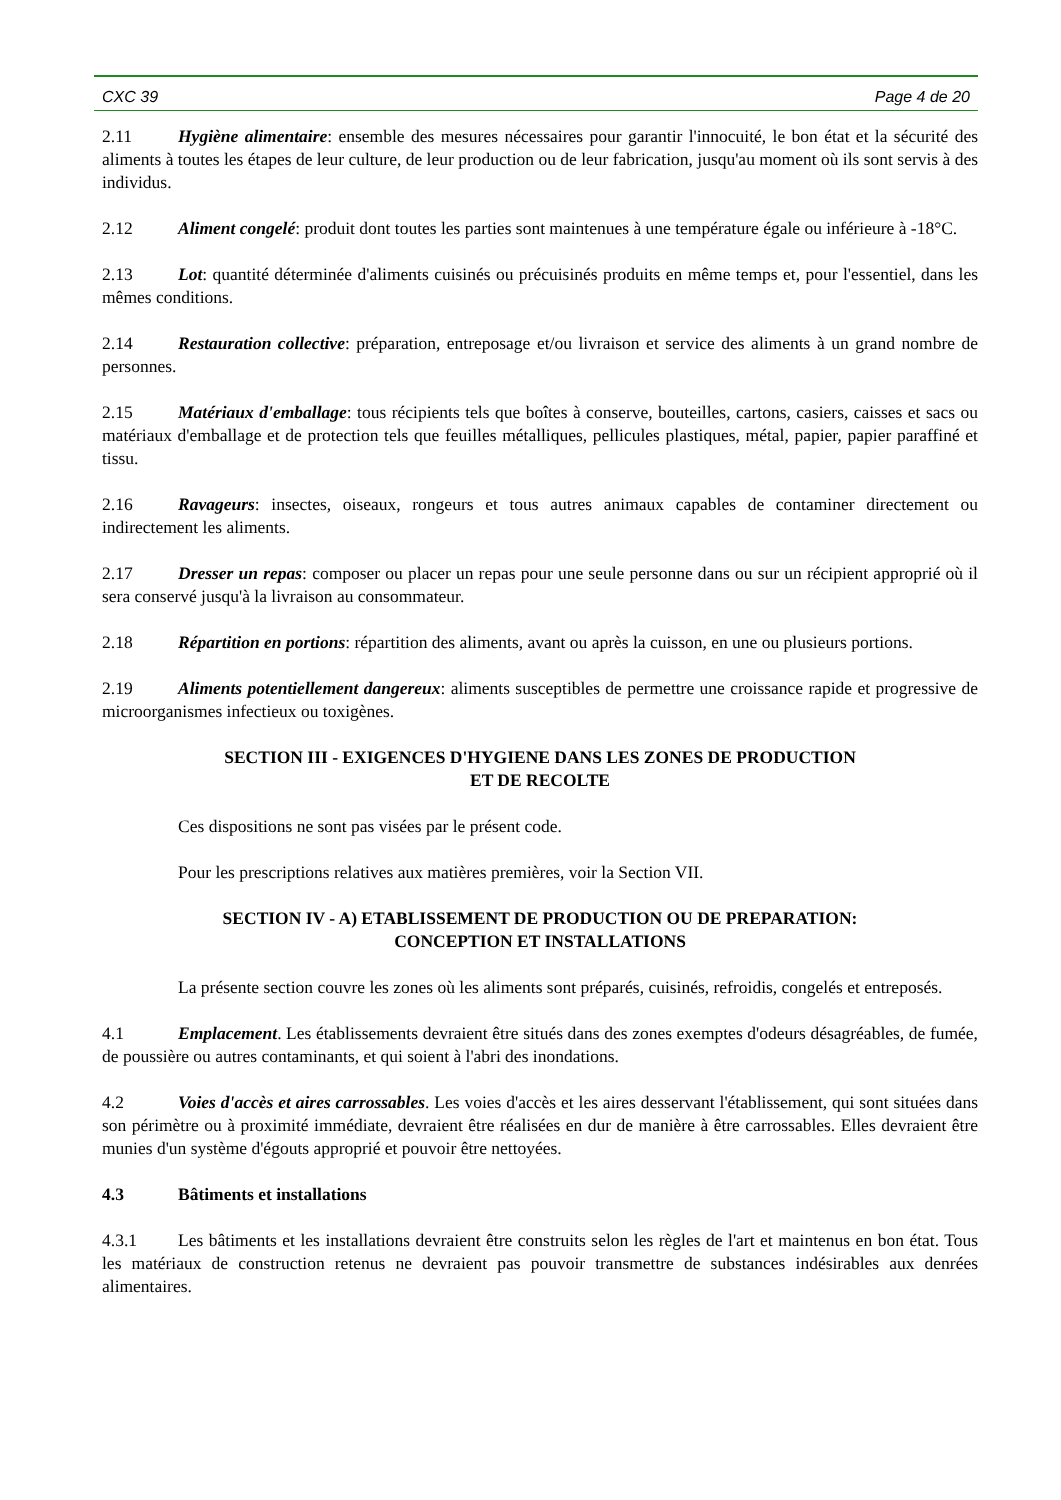CXC 39 Page 4 de 20
2.11 Hygiène alimentaire: ensemble des mesures nécessaires pour garantir l'innocuité, le bon état et la sécurité des aliments à toutes les étapes de leur culture, de leur production ou de leur fabrication, jusqu'au moment où ils sont servis à des individus.
2.12 Aliment congelé: produit dont toutes les parties sont maintenues à une température égale ou inférieure à -18°C.
2.13 Lot: quantité déterminée d'aliments cuisinés ou précuisinés produits en même temps et, pour l'essentiel, dans les mêmes conditions.
2.14 Restauration collective: préparation, entreposage et/ou livraison et service des aliments à un grand nombre de personnes.
2.15 Matériaux d'emballage: tous récipients tels que boîtes à conserve, bouteilles, cartons, casiers, caisses et sacs ou matériaux d'emballage et de protection tels que feuilles métalliques, pellicules plastiques, métal, papier, papier paraffiné et tissu.
2.16 Ravageurs: insectes, oiseaux, rongeurs et tous autres animaux capables de contaminer directement ou indirectement les aliments.
2.17 Dresser un repas: composer ou placer un repas pour une seule personne dans ou sur un récipient approprié où il sera conservé jusqu'à la livraison au consommateur.
2.18 Répartition en portions: répartition des aliments, avant ou après la cuisson, en une ou plusieurs portions.
2.19 Aliments potentiellement dangereux: aliments susceptibles de permettre une croissance rapide et progressive de microorganismes infectieux ou toxigènes.
SECTION III - EXIGENCES D'HYGIENE DANS LES ZONES DE PRODUCTION
ET DE RECOLTE
Ces dispositions ne sont pas visées par le présent code.
Pour les prescriptions relatives aux matières premières, voir la Section VII.
SECTION IV - A) ETABLISSEMENT DE PRODUCTION OU DE PREPARATION:
CONCEPTION ET INSTALLATIONS
La présente section couvre les zones où les aliments sont préparés, cuisinés, refroidis, congelés et entreposés.
4.1 Emplacement. Les établissements devraient être situés dans des zones exemptes d'odeurs désagréables, de fumée, de poussière ou autres contaminants, et qui soient à l'abri des inondations.
4.2 Voies d'accès et aires carrossables. Les voies d'accès et les aires desservant l'établissement, qui sont situées dans son périmètre ou à proximité immédiate, devraient être réalisées en dur de manière à être carrossables. Elles devraient être munies d'un système d'égouts approprié et pouvoir être nettoyées.
4.3 Bâtiments et installations
4.3.1 Les bâtiments et les installations devraient être construits selon les règles de l'art et maintenus en bon état. Tous les matériaux de construction retenus ne devraient pas pouvoir transmettre de substances indésirables aux denrées alimentaires.